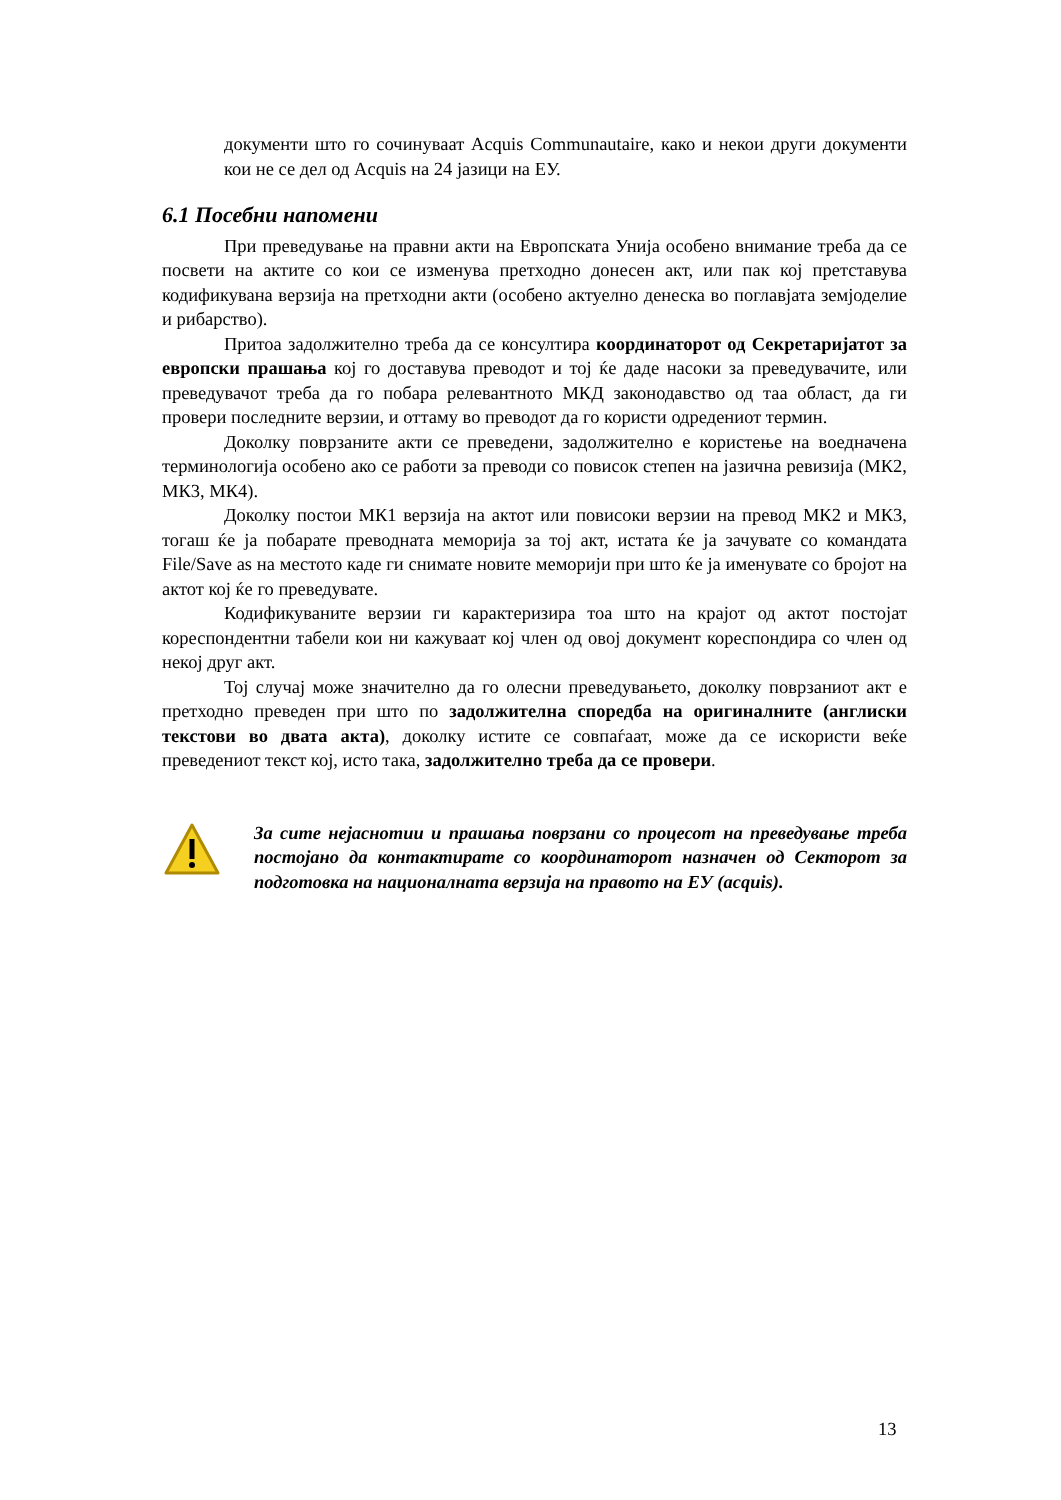документи што го сочинуваат Acquis Communautaire, како и некои други документи кои не се дел од Acquis на 24 јазици на ЕУ.
6.1 Посебни напомени
При преведување на правни акти на Европската Унија особено внимание треба да се посвети на актите со кои се изменува претходно донесен акт, или пак кој претставува кодификувана верзија на претходни акти (особено актуелно денеска во поглавјата земјоделие и рибарство).
Притоа задолжително треба да се консултира координаторот од Секретаријатот за европски прашања кој го доставува преводот и тој ќе даде насоки за преведувачите, или преведувачот треба да го побара релевантното МКД законодавство од таа област, да ги провери последните верзии, и оттаму во преводот да го користи одредениот термин.
Доколку поврзаните акти се преведени, задолжително е користење на воедначена терминологија особено ако се работи за преводи со повисок степен на јазична ревизија (МК2, МК3, МК4).
Доколку постои МК1 верзија на актот или повисоки верзии на превод МК2 и МК3, тогаш ќе ја побарате преводната меморија за тој акт, истата ќе ја зачувате со командата File/Save as на местото каде ги снимате новите меморији при што ќе ја именувате со бројот на актот кој ќе го преведувате.
Кодификуваните верзии ги карактеризира тоа што на крајот од актот постојат кореспондентни табели кои ни кажуваат кој член од овој документ кореспондира со член од некој друг акт.
Тој случај може значително да го олесни преведувањето, доколку поврзаниот акт е претходно преведен при што по задолжителна споредба на оригиналните (англиски текстови во двата акта), доколку истите се совпаѓаат, може да се искористи веќе преведениот текст кој, исто така, задолжително треба да се провери.
За сите нејаснотии и прашања поврзани со процесот на преведување треба постојано да контактирате со координаторот назначен од Секторот за подготовка на националната верзија на правото на ЕУ (acquis).
13